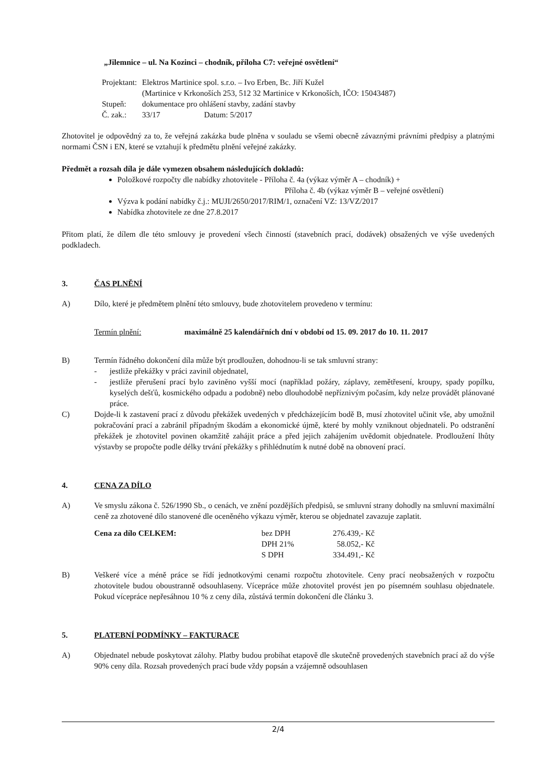„Jilemnice – ul. Na Kozinci – chodník, příloha C7: veřejné osvětlení“
| Projektant: | Elektros Martinice spol. s.r.o. – Ivo Erben, Bc. Jiří Kužel (Martinice v Krkonoších 253, 512 32 Martinice v Krkonoších, IČO: 15043487) |
| Stupeň: | dokumentace pro ohlášení stavby, zadání stavby |
| Č. zak.: | 33/17 Datum: 5/2017 |
Zhotovitel je odpovědný za to, že veřejná zakázka bude plněna v souladu se všemi obecně závaznými právními předpisy a platnými normami ČSN i EN, které se vztahují k předmětu plnění veřejné zakázky.
Předmět a rozsah díla je dále vymezen obsahem následujících dokladů:
Položkové rozpočty dle nabídky zhotovitele - Příloha č. 4a (výkaz výměr A – chodník) +
Příloha č. 4b (výkaz výměr B – veřejné osvětlení)
Výzva k podání nabídky č.j.: MUJI/2650/2017/RIM/1, označení VZ: 13/VZ/2017
Nabídka zhotovitele ze dne 27.8.2017
Přitom platí, že dílem dle této smlouvy je provedení všech činností (stavebních prací, dodávek) obsažených ve výše uvedených podkladech.
3. ČAS PLNĚNÍ
A) Dílo, které je předmětem plnění této smlouvy, bude zhotovitelem provedeno v termínu:
Termín plnění: maximálně 25 kalendářních dní v období od 15. 09. 2017 do 10. 11. 2017
B) Termín řádného dokončení díla může být prodloužen, dohodnou-li se tak smluvní strany:
- jestliže překážky v práci zavinil objednatel,
- jestliže přerušení prací bylo zaviněno vyšší mocí (například požáry, záplavy, zemětřesení, kroupy, spady popílku, kyselých dešťů, kosmického odpadu a podobně) nebo dlouhodobě nepříznivým počasím, kdy nelze provádět plánované práce.
C) Dojde-li k zastavení prací z důvodu překážek uvedených v předcházejícím bodě B, musí zhotovitel učinit vše, aby umožnil pokračování prací a zabránil případným škodám a ekonomické újmě, které by mohly vzniknout objednateli. Po odstranění překážek je zhotovitel povinen okamžitě zahájit práce a před jejich zahájením uvědomit objednatele. Prodloužení lhůty výstavby se propočte podle délky trvání překážky s přihlédnutím k nutné době na obnovení prací.
4. CENA ZA DÍLO
A) Ve smyslu zákona č. 526/1990 Sb., o cenách, ve znění pozdějších předpisů, se smluvní strany dohodly na smluvní maximální ceně za zhotovené dílo stanovené dle oceněného výkazu výměr, kterou se objednatel zavazuje zaplatit.
| Cena za dílo CELKEM: | bez DPH | 276.439,- Kč |
| | DPH 21% | 58.052,- Kč |
| | S DPH | 334.491,- Kč |
B) Veškeré více a méně práce se řídí jednotkovými cenami rozpočtu zhotovitele. Ceny prací neobsažených v rozpočtu zhotovitele budou oboustranně odsouhlaseny. Vícepráce může zhotovitel provést jen po písemném souhlasu objednatele. Pokud vícepráce nepřesáhnou 10 % z ceny díla, zůstává termín dokončení dle článku 3.
5. PLATEBNÍ PODMÍNKY – FAKTURACE
A) Objednatel nebude poskytovat zálohy. Platby budou probíhat etapově dle skutečně provedených stavebních prací až do výše 90% ceny díla. Rozsah provedených prací bude vždy popsán a vzájemně odsouhlasen
2/4